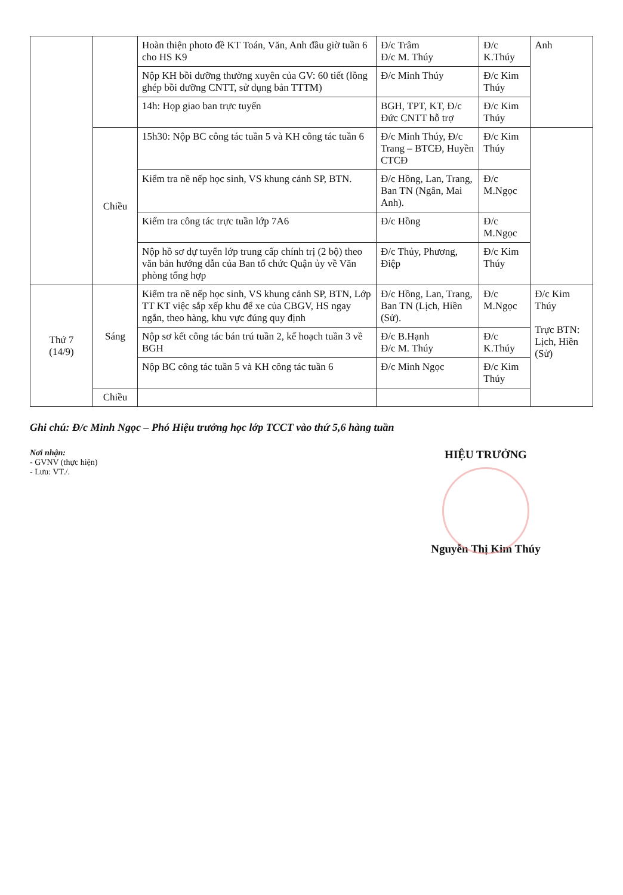| | | Hoàn thiện photo đề KT Toán, Văn, Anh đầu giờ tuần 6 cho HS K9 | Đ/c Trâm Đ/c M. Thúy | Đ/c K.Thúy | Anh |
| | | Nộp KH bồi dưỡng thường xuyên của GV: 60 tiết (lồng ghép bồi dưỡng CNTT, sử dụng bản TTTM) | Đ/c Minh Thúy | Đ/c Kim Thúy | |
| | | 14h: Họp giao ban trực tuyến | BGH, TPT, KT, Đ/c Đức CNTT hỗ trợ | Đ/c Kim Thúy | |
| | Chiều | 15h30: Nộp BC công tác tuần 5 và KH công tác tuần 6 | Đ/c Minh Thúy, Đ/c Trang – BTCĐ, Huyền CTCĐ | Đ/c Kim Thúy | |
| | | Kiểm tra nề nếp học sinh, VS khung cảnh SP, BTN. | Đ/c Hồng, Lan, Trang, Ban TN (Ngân, Mai Anh). | Đ/c M.Ngọc | |
| | | Kiểm tra công tác trực tuần lớp 7A6 | Đ/c Hồng | Đ/c M.Ngọc | |
| | | Nộp hồ sơ dự tuyển lớp trung cấp chính trị (2 bộ) theo văn bản hướng dẫn của Ban tổ chức Quận ủy về Văn phòng tổng hợp | Đ/c Thủy, Phương, Điệp | Đ/c Kim Thúy | |
| Thứ 7 (14/9) | Sáng | Kiểm tra nề nếp học sinh, VS khung cảnh SP, BTN, Lớp TT KT việc sắp xếp khu để xe của CBGV, HS ngay ngắn, theo hàng, khu vực đúng quy định | Đ/c Hồng, Lan, Trang, Ban TN (Lịch, Hiền (Sử). | Đ/c M.Ngọc | Đ/c Kim Thúy Trực BTN: Lịch, Hiền (Sử) |
| | | Nộp sơ kết công tác bán trú tuần 2, kế hoạch tuần 3 về BGH | Đ/c B.Hạnh Đ/c M. Thúy | Đ/c K.Thúy | |
| | | Nộp BC công tác tuần 5 và KH công tác tuần 6 | Đ/c Minh Ngọc | Đ/c Kim Thúy | |
| | Chiều | | | | |
Ghi chú: Đ/c Minh Ngọc – Phó Hiệu trưởng học lớp TCCT vào thứ 5,6 hàng tuần
Nơi nhận:
- GVNV (thực hiện)
- Lưu: VT./.
HIỆU TRƯỞNG
Nguyễn Thị Kim Thúy